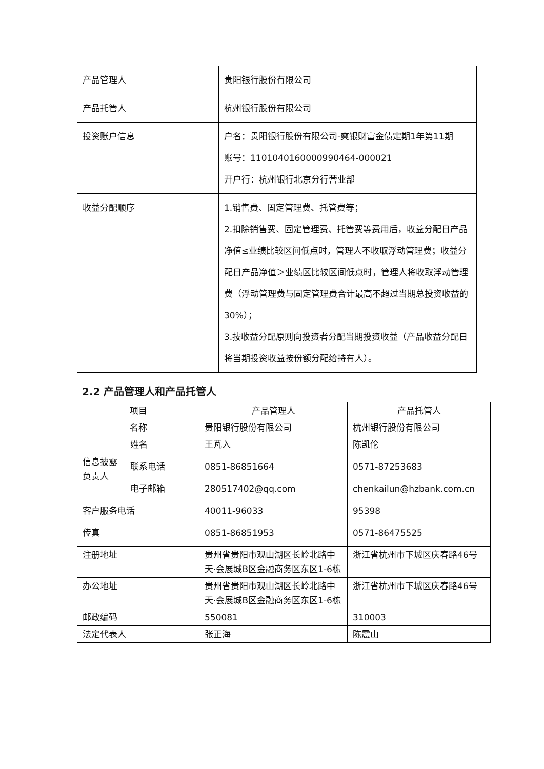| 产品管理人 | 贵阳银行股份有限公司 |
| 产品托管人 | 杭州银行股份有限公司 |
| 投资账户信息 | 户名：贵阳银行股份有限公司-爽银财富金债定期1年第11期 账号：1101040160000990464-000021 开户行：杭州银行北京分行营业部 |
| 收益分配顺序 | 1.销售费、固定管理费、托管费等； 2.扣除销售费、固定管理费、托管费等费用后，收益分配日产品净值≤业绩比较区间低点时，管理人不收取浮动管理费；收益分配日产品净值＞业绩区比较区间低点时，管理人将收取浮动管理费（浮动管理费与固定管理费合计最高不超过当期总投资收益的30%）； 3.按收益分配原则向投资者分配当期投资收益（产品收益分配日将当期投资收益按份额分配给持有人）。 |
2.2 产品管理人和产品托管人
| 项目 | | 产品管理人 | 产品托管人 |
| 名称 | | 贵阳银行股份有限公司 | 杭州银行股份有限公司 |
| 信息披露负责人 | 姓名 | 王芃入 | 陈凯伦 |
| | 联系电话 | 0851-86851664 | 0571-87253683 |
| | 电子邮箱 | 280517402@qq.com | chenkailun@hzbank.com.cn |
| 客户服务电话 | | 40011-96033 | 95398 |
| 传真 | | 0851-86851953 | 0571-86475525 |
| 注册地址 | | 贵州省贵阳市观山湖区长岭北路中天·会展城B区金融商务区东区1-6栋 | 浙江省杭州市下城区庆春路46号 |
| 办公地址 | | 贵州省贵阳市观山湖区长岭北路中天·会展城B区金融商务区东区1-6栋 | 浙江省杭州市下城区庆春路46号 |
| 邮政编码 | | 550081 | 310003 |
| 法定代表人 | | 张正海 | 陈震山 |